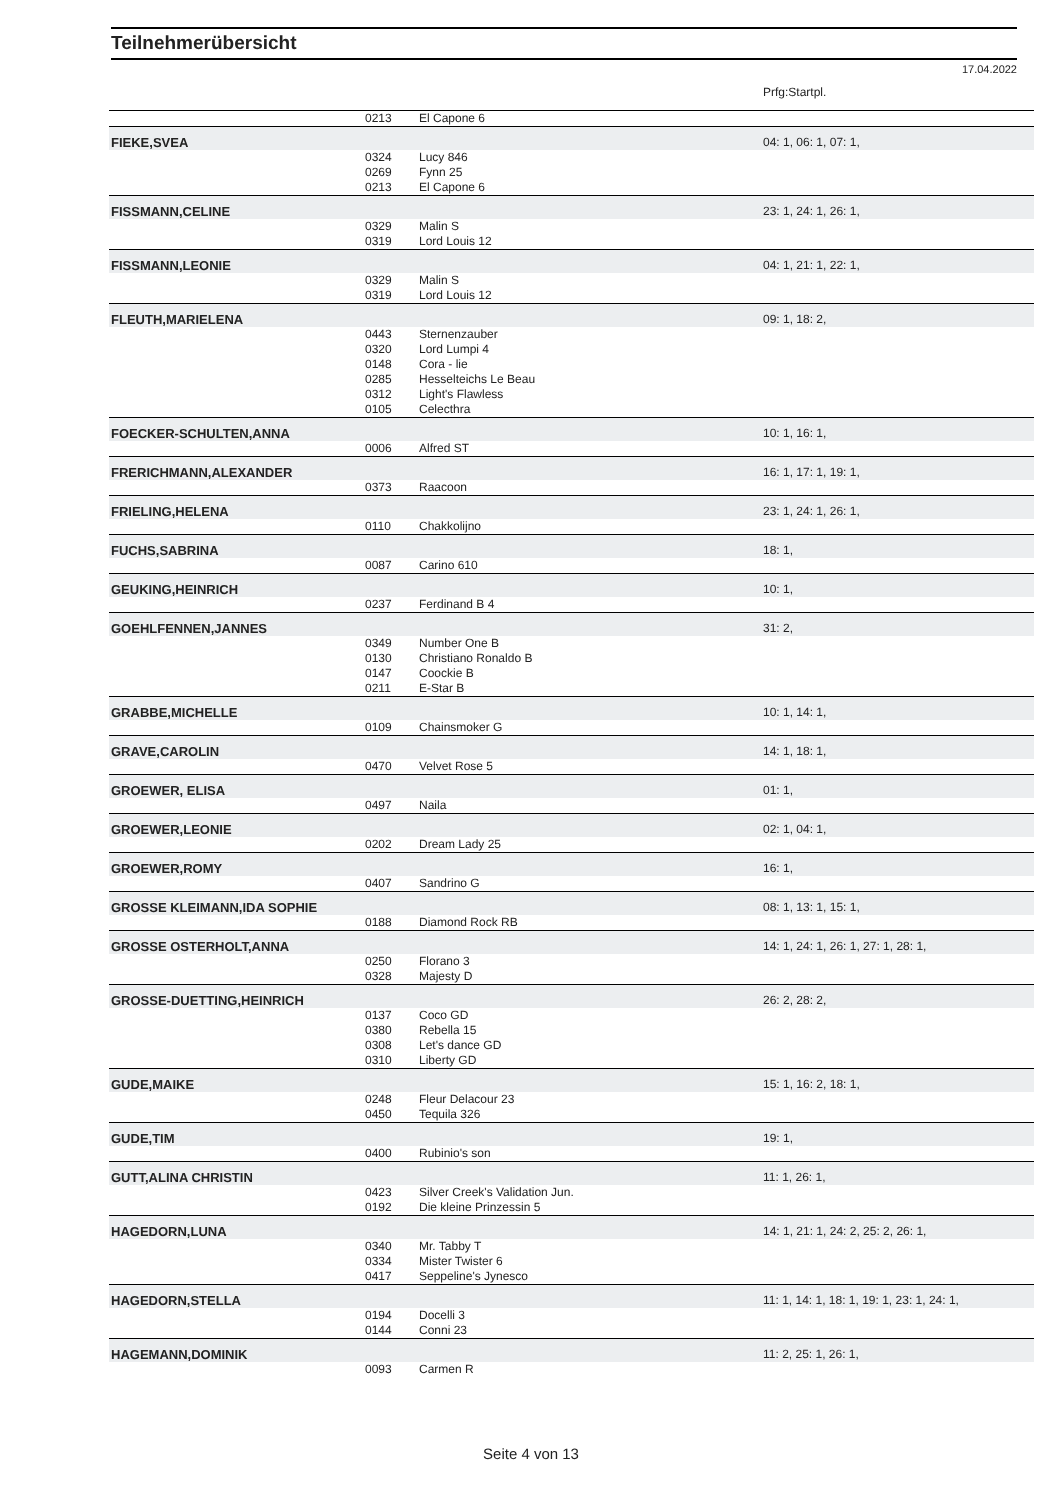Teilnehmerübersicht
17.04.2022
| | | | Prfg:Startpl. |
| | 0213 | El Capone 6 | |
| FIEKE,SVEA | | | 04: 1, 06: 1, 07: 1, |
| | 0324 | Lucy 846 | |
| | 0269 | Fynn 25 | |
| | 0213 | El Capone 6 | |
| FISSMANN,CELINE | | | 23: 1, 24: 1, 26: 1, |
| | 0329 | Malin S | |
| | 0319 | Lord Louis 12 | |
| FISSMANN,LEONIE | | | 04: 1, 21: 1, 22: 1, |
| | 0329 | Malin S | |
| | 0319 | Lord Louis 12 | |
| FLEUTH,MARIELENA | | | 09: 1, 18: 2, |
| | 0443 | Sternenzauber | |
| | 0320 | Lord Lumpi 4 | |
| | 0148 | Cora - lie | |
| | 0285 | Hesselteichs Le Beau | |
| | 0312 | Light's Flawless | |
| | 0105 | Celecthra | |
| FOECKER-SCHULTEN,ANNA | | | 10: 1, 16: 1, |
| | 0006 | Alfred ST | |
| FRERICHMANN,ALEXANDER | | | 16: 1, 17: 1, 19: 1, |
| | 0373 | Raacoon | |
| FRIELING,HELENA | | | 23: 1, 24: 1, 26: 1, |
| | 0110 | Chakkolijno | |
| FUCHS,SABRINA | | | 18: 1, |
| | 0087 | Carino 610 | |
| GEUKING,HEINRICH | | | 10: 1, |
| | 0237 | Ferdinand B 4 | |
| GOEHLFENNEN,JANNES | | | 31: 2, |
| | 0349 | Number One B | |
| | 0130 | Christiano Ronaldo B | |
| | 0147 | Coockie B | |
| | 0211 | E-Star B | |
| GRABBE,MICHELLE | | | 10: 1, 14: 1, |
| | 0109 | Chainsmoker G | |
| GRAVE,CAROLIN | | | 14: 1, 18: 1, |
| | 0470 | Velvet Rose 5 | |
| GROEWER, ELISA | | | 01: 1, |
| | 0497 | Naila | |
| GROEWER,LEONIE | | | 02: 1, 04: 1, |
| | 0202 | Dream Lady 25 | |
| GROEWER,ROMY | | | 16: 1, |
| | 0407 | Sandrino G | |
| GROSSE KLEIMANN,IDA SOPHIE | | | 08: 1, 13: 1, 15: 1, |
| | 0188 | Diamond Rock RB | |
| GROSSE OSTERHOLT,ANNA | | | 14: 1, 24: 1, 26: 1, 27: 1, 28: 1, |
| | 0250 | Florano 3 | |
| | 0328 | Majesty D | |
| GROSSE-DUETTING,HEINRICH | | | 26: 2, 28: 2, |
| | 0137 | Coco GD | |
| | 0380 | Rebella 15 | |
| | 0308 | Let's dance GD | |
| | 0310 | Liberty GD | |
| GUDE,MAIKE | | | 15: 1, 16: 2, 18: 1, |
| | 0248 | Fleur Delacour 23 | |
| | 0450 | Tequila 326 | |
| GUDE,TIM | | | 19: 1, |
| | 0400 | Rubinio's son | |
| GUTT,ALINA CHRISTIN | | | 11: 1, 26: 1, |
| | 0423 | Silver Creek's Validation Jun. | |
| | 0192 | Die kleine Prinzessin 5 | |
| HAGEDORN,LUNA | | | 14: 1, 21: 1, 24: 2, 25: 2, 26: 1, |
| | 0340 | Mr. Tabby T | |
| | 0334 | Mister Twister 6 | |
| | 0417 | Seppeline's Jynesco | |
| HAGEDORN,STELLA | | | 11: 1, 14: 1, 18: 1, 19: 1, 23: 1, 24: 1, |
| | 0194 | Docelli 3 | |
| | 0144 | Conni 23 | |
| HAGEMANN,DOMINIK | | | 11: 2, 25: 1, 26: 1, |
| | 0093 | Carmen R | |
Seite 4 von 13